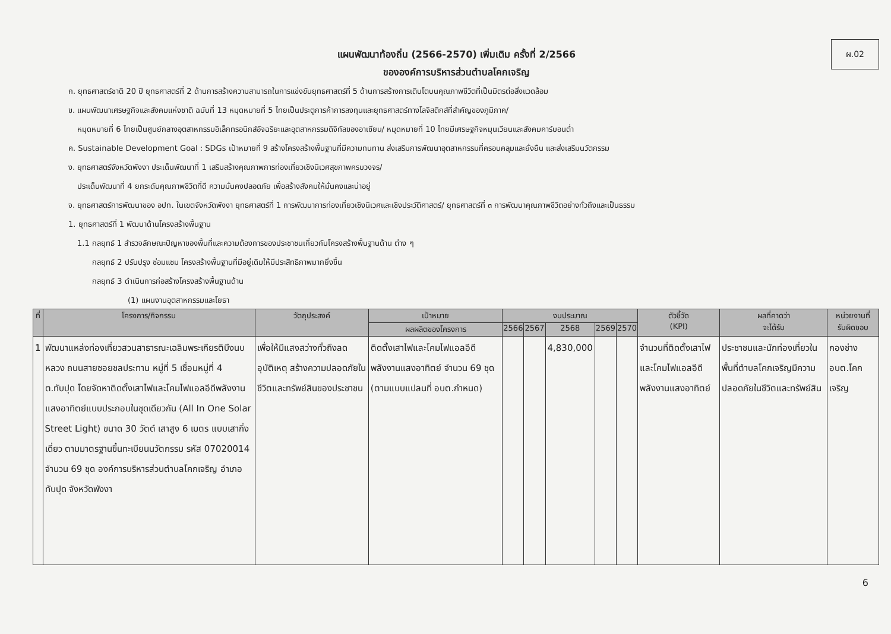ผ.02
แผนพัฒนาท้องถิ่น (2566-2570) เพิ่มเติม ครั้งที่ 2/2566
ขององค์การบริหารส่วนตำบลโคกเจริญ
ก. ยุทธศาสตร์ชาติ 20 ปี ยุทธศาสตร์ที่ 2 ด้านการสร้างความสามารถในการแข่งขันยุทธศาสตร์ที่ 5 ด้านการสร้างการเติบโตบนคุณภาพชีวิตที่เป็นมิตรต่อสิ่งแวดล้อม
ข. แผนพัฒนาเศรษฐกิจและสังคมแห่งชาติ ฉบับที่ 13 หมุดหมายที่ 5 ไทยเป็นประตูการค้าการลงทุนและยุทธศาสตร์ทางโลจิสติกส์ที่สำคัญของภูมิภาค/
หมุดหมายที่ 6 ไทยเป็นศูนย์กลางอุตสาหกรรมอิเล็กทรอนิกส์อัจฉริยะและอุตสาหกรรมดิจิทัลของอาเซียน/ หมุดหมายที่ 10 ไทยมีเศรษฐกิจหมุนเวียนและสังคมคาร์บอนต่ำ
ค. Sustainable Development Goal : SDGs เป้าหมายที่ 9 สร้างโครงสร้างพื้นฐานที่มีความทนทาน ส่งเสริมการพัฒนาอุตสาหกรรมที่ครอบคลุมและยั่งยืน และส่งเสริมนวัตกรรม
ง. ยุทธศาสตร์จังหวัดพังงา ประเด็นพัฒนาที่ 1 เสริมสร้างคุณภาพการท่องเที่ยวเชิงนิเวศสุขภาพครบวงจร/
ประเด็นพัฒนาที่ 4 ยกระดับคุณภาพชีวิตที่ดี ความมั่นคงปลอดภัย เพื่อสร้างสังคมให้มั่นคงและน่าอยู่
จ. ยุทธศาสตร์การพัฒนาของ อปท. ในเขตจังหวัดพังงา ยุทธศาสตร์ที่ 1 การพัฒนาการท่องเที่ยวเชิงนิเวศและเชิงประวัติศาสตร์/ ยุทธศาสตร์ที่ ๓ การพัฒนาคุณภาพชีวิตอย่างทั่วถึงและเป็นธรรม
1. ยุทธศาสตร์ที่ 1 พัฒนาด้านโครงสร้างพื้นฐาน
1.1 กลยุทธ์ 1 สำรวจลักษณะปัญหาของพื้นที่และความต้องการของประชาชนเกี่ยวกับโครงสร้างพื้นฐานด้าน ต่าง ๆ
กลยุทธ์ 2 ปรับปรุง ซ่อมแซม โครงสร้างพื้นฐานที่มีอยู่เดิมให้มีประสิทธิภาพมากยิ่งขึ้น
กลยุทธ์ 3 ดำเนินการก่อสร้างโครงสร้างพื้นฐานด้าน
(1) แผนงานอุตสาหกรรมและโยธา
| ที่ | โครงการ/กิจกรรม | วัตถุประสงค์ | เป้าหมาย | งบประมาณ | | | | | ตัวชี้วัด (KPI) | ผลที่คาดว่า จะได้รับ | หน่วยงานที่ รับผิดชอบ |
| --- | --- | --- | --- | --- | --- | --- | --- | --- | --- | --- | --- |
| | | | ผลผลิตของโครงการ | 2566 | 2567 | 2568 | 2569 | 2570 | | | |
| 1 | พัฒนาแหล่งท่องเที่ยวสวนสาธารณะเฉลิมพระเกียรติบึงนบหลวง ถนนสายซอยชลประทาน หมู่ที่ 5 เชื่อมหมู่ที่ 4 ต.ทับปุด โดยจัดหาติดตั้งเสาไฟและโคมไฟแอลอีดีพลังงานแสงอาทิตย์แบบประกอบในชุดเดียวกัน (All In One Solar Street Light) ขนาด 30 วัตต์ เสาสูง 6 เมตร แบบเสากิ่งเดี่ยว ตามมาตรฐานขึ้นทะเบียนนวัตกรรม รหัส 07020014 จำนวน 69 ชุด องค์การบริหารส่วนตำบลโคกเจริญ อำเภอทับปุด จังหวัดพังงา | เพื่อให้มีแสงสว่างทั่วถึงลดอุบัติเหตุ สร้างความปลอดภัยในชีวิตและทรัพย์สินของประชาชน | ติดตั้งเสาไฟและโคมไฟแอลอีดีพลังงานแสงอาทิตย์ จำนวน 69 ชุด (ตามแบบแปลนที่ อบต.กำหนด) | | | 4,830,000 | | | จำนวนที่ติดตั้งเสาไฟและโคมไฟแอลอีดีพลังงานแสงอาทิตย์ | ประชาชนและนักท่องเที่ยวในพื้นที่ตำบลโคกเจริญมีความปลอดภัยในชีวิตและทรัพย์สิน | กองช่าง อบต.โคกเจริญ |
6